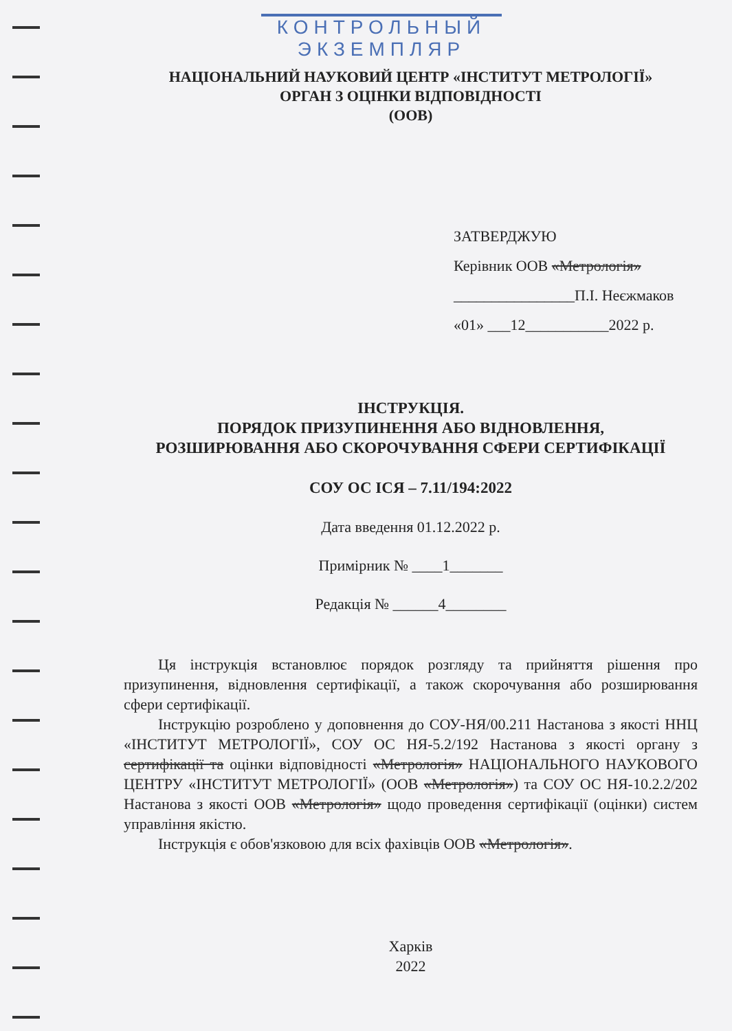КОНТРОЛЬНЫЙ
ЭКЗЕМПЛЯР
НАЦІОНАЛЬНИЙ НАУКОВИЙ ЦЕНТР «ІНСТИТУТ МЕТРОЛОГІЇ»
ОРГАН З ОЦІНКИ ВІДПОВІДНОСТІ
(ООВ)
ЗАТВЕРДЖУЮ
Керівник ООВ «Метрологія»
________________П.І. Неєжмаков
«01» ___12___________2022 р.
ІНСТРУКЦІЯ.
ПОРЯДОК ПРИЗУПИНЕННЯ АБО ВІДНОВЛЕННЯ,
РОЗШИРЮВАННЯ АБО СКОРОЧУВАННЯ СФЕРИ СЕРТИФІКАЦІЇ
СОУ ОС ІСЯ – 7.11/194:2022
Дата введення 01.12.2022 р.
Примірник № ____1_______
Редакція № ______4________
Ця інструкція встановлює порядок розгляду та прийняття рішення про призупинення, відновлення сертифікації, а також скорочування або розширювання сфери сертифікації.
Інструкцію розроблено у доповнення до СОУ-НЯ/00.211 Настанова з якості ННЦ «ІНСТИТУТ МЕТРОЛОГІЇ», СОУ ОС НЯ-5.2/192 Настанова з якості органу з сертифікації та оцінки відповідності «Метрологія» НАЦІОНАЛЬНОГО НАУКОВОГО ЦЕНТРУ «ІНСТИТУТ МЕТРОЛОГІЇ» (ООВ «Метрологія») та СОУ ОС НЯ-10.2.2/202 Настанова з якості ООВ «Метрологія» щодо проведення сертифікації (оцінки) систем управління якістю.
Інструкція є обов'язковою для всіх фахівців ООВ «Метрологія».
Харків
2022